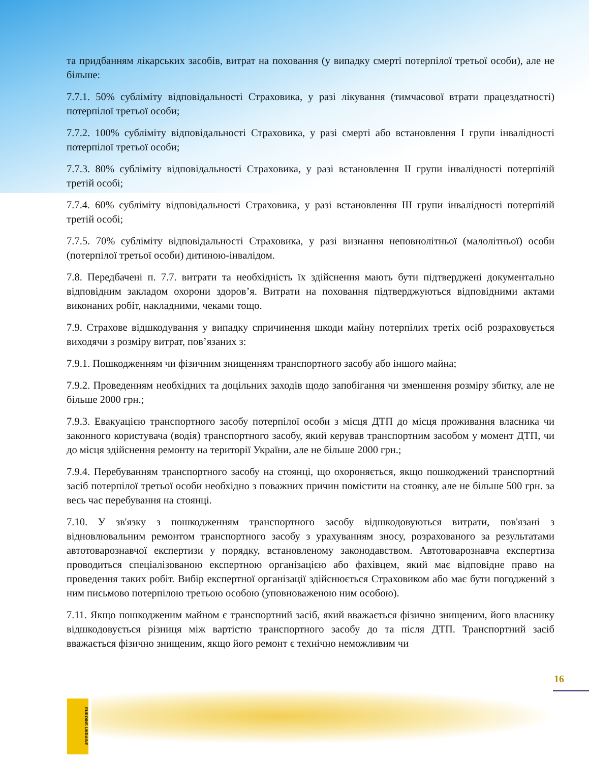та придбанням лікарських засобів, витрат на поховання (у випадку смерті потерпілої третьої особи), але не більше:
7.7.1. 50% субліміту відповідальності Страховика, у разі лікування (тимчасової втрати працездатності) потерпілої третьої особи;
7.7.2. 100% субліміту відповідальності Страховика, у разі смерті або встановлення І групи інвалідності потерпілої третьої особи;
7.7.3. 80% субліміту відповідальності Страховика, у разі встановлення ІІ групи інвалідності потерпілій третій особі;
7.7.4. 60% субліміту відповідальності Страховика, у разі встановлення ІІІ групи інвалідності потерпілій третій особі;
7.7.5. 70% субліміту відповідальності Страховика, у разі визнання неповнолітньої (малолітньої) особи (потерпілої третьої особи) дитиною-інвалідом.
7.8. Передбачені п. 7.7. витрати та необхідність їх здійснення мають бути підтверджені документально відповідним закладом охорони здоров’я. Витрати на поховання підтверджуються відповідними актами виконаних робіт, накладними, чеками тощо.
7.9. Страхове відшкодування у випадку спричинення шкоди майну потерпілих третіх осіб розраховується виходячи з розміру витрат, пов’язаних з:
7.9.1. Пошкодженням чи фізичним знищенням транспортного засобу або іншого майна;
7.9.2. Проведенням необхідних та доцільних заходів щодо запобігання чи зменшення розміру збитку, але не більше 2000 грн.;
7.9.3. Евакуацією транспортного засобу потерпілої особи з місця ДТП до місця проживання власника чи законного користувача (водія) транспортного засобу, який керував транспортним засобом у момент ДТП, чи до місця здійснення ремонту на території України, але не більше 2000 грн.;
7.9.4. Перебуванням транспортного засобу на стоянці, що охороняється, якщо пошкоджений транспортний засіб потерпілої третьої особи необхідно з поважних причин помістити на стоянку, але не більше 500 грн. за весь час перебування на стоянці.
7.10. У зв'язку з пошкодженням транспортного засобу відшкодовуються витрати, пов'язані з відновлювальним ремонтом транспортного засобу з урахуванням зносу, розрахованого за результатами автотоварознавчої експертизи у порядку, встановленому законодавством. Автотоварознавча експертиза проводиться спеціалізованою експертною організацією або фахівцем, який має відповідне право на проведення таких робіт. Вибір експертної організації здійснюється Страховиком або має бути погоджений з ним письмово потерпілою третьою особою (уповноваженою ним особою).
7.11. Якщо пошкодженим майном є транспортний засіб, який вважається фізично знищеним, його власнику відшкодовується різниця між вартістю транспортного засобу до та після ДТП. Транспортний засіб вважається фізично знищеним, якщо його ремонт є технічно неможливим чи
16
EUROINS UKRAINE